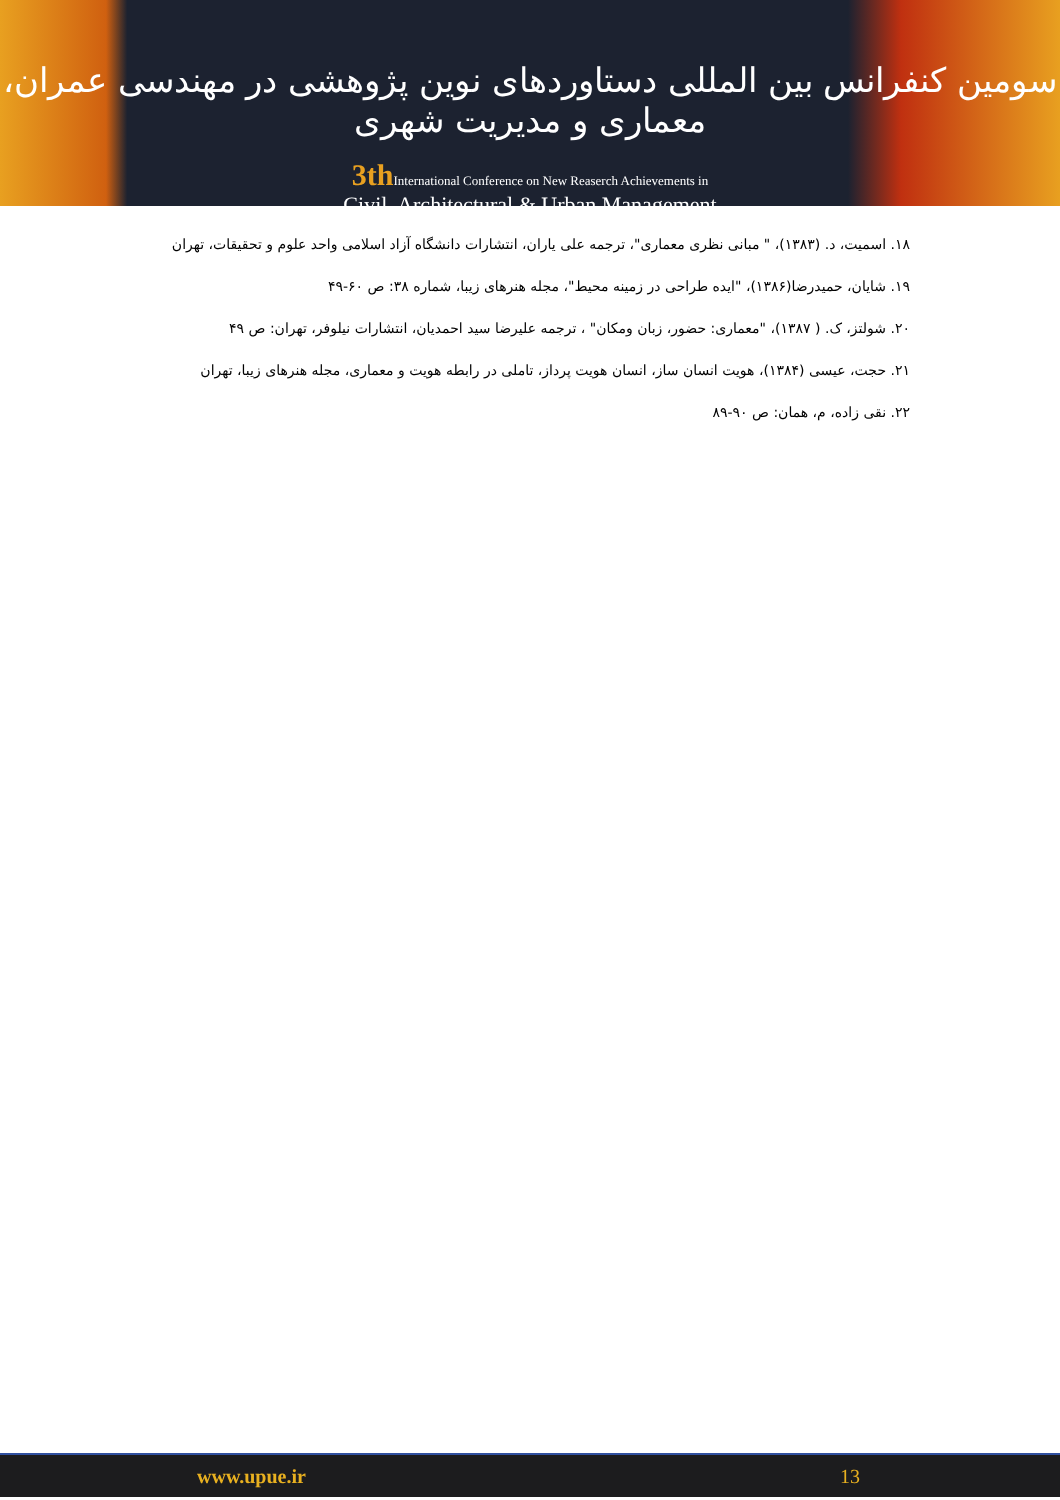سومین کنفرانس بین المللی دستاوردهای نوین پژوهشی در مهندسی عمران، معماری و مدیریت شهری
3th International Conference on New Reaserch Achievements in
Civil, Architectural & Urban Management
۱۸. اسمیت، د. (۱۳۸۳)، " مبانی نظری معماری"، ترجمه علی یاران، انتشارات دانشگاه آزاد اسلامی واحد علوم و تحقیقات، تهران
۱۹. شایان، حمیدرضا(۱۳۸۶)، "ایده طراحی در زمینه محیط"، مجله هنرهای زیبا، شماره ۳۸: ص ۶۰-۴۹
۲۰. شولتز، ک. ( ۱۳۸۷)، "معماری: حضور، زبان ومکان" ، ترجمه علیرضا سید احمدیان، انتشارات نیلوفر، تهران: ص ۴۹
۲۱. حجت، عیسی (۱۳۸۴)، هویت انسان ساز، انسان هویت پرداز، تاملی در رابطه هویت و معماری، مجله هنرهای زیبا، تهران
۲۲. نقی زاده، م، همان: ص ۹۰-۸۹
www.upue.ir 13